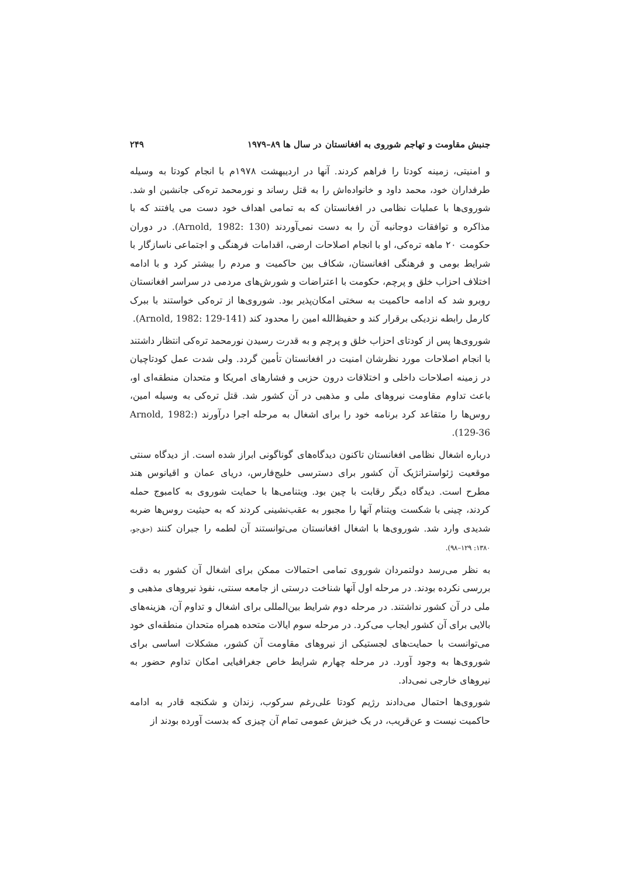جنبش مقاومت و تهاجم شوروی به افغانستان در سال ها ۸۹–۱۹۷۹ ۲۴۹
و امنیتی، زمینه کودتا را فراهم کردند. آنها در اردیبهشت ۱۹۷۸م با انجام کودتا به وسیله طرفداران خود، محمد داود و خانواده‌اش را به قتل رساند و نورمحمد تره‌کی جانشین او شد. شوروی‌ها با عملیات نظامی در افغانستان که به تمامی اهداف خود دست می یافتند که با مذاکره و توافقات دوجانبه آن را به دست نمی‌آوردند (Arnold, 1982: 130). در دوران حکومت ۲۰ ماهه تره‌کی، او با انجام اصلاحات ارضی، اقدامات فرهنگی و اجتماعی ناسازگار با شرایط بومی و فرهنگی افغانستان، شکاف بین حاکمیت و مردم را بیشتر کرد و با ادامه اختلاف احزاب خلق و پرچم، حکومت با اعتراضات و شورش‌های مردمی در سراسر افغانستان روبرو شد که ادامه حاکمیت به سختی امکان‌پذیر بود. شوروی‌ها از تره‌کی خواستند با ببرک کارمل رابطه نزدیکی برقرار کند و حفیظ‌الله امین را محدود کند (Arnold, 1982: 129-141).
شوروی‌ها پس از کودتای احزاب خلق و پرچم و به قدرت رسیدن نورمحمد تره‌کی انتظار داشتند با انجام اصلاحات مورد نظرشان امنیت در افغانستان تأمین گردد. ولی شدت عمل کودتاچیان در زمینه اصلاحات داخلی و اختلافات درون حزبی و فشارهای امریکا و متحدان منطقه‌ای او، باعث تداوم مقاومت نیروهای ملی و مذهبی در آن کشور شد. قتل تره‌کی به وسیله امین، روس‌ها را متقاعد کرد برنامه خود را برای اشغال به مرحله اجرا درآورند (Arnold, 1982: 129-36).
درباره اشغال نظامی افغانستان تاکنون دیدگاه‌های گوناگونی ابراز شده است. از دیدگاه سنتی موقعیت ژئواستراتژیک آن کشور برای دسترسی خلیج‌فارس، دریای عمان و اقیانوس هند مطرح است. دیدگاه دیگر رقابت با چین بود. ویتنامی‌ها با حمایت شوروی به کامبوج حمله کردند، چینی با شکست ویتنام آنها را مجبور به عقب‌نشینی کردند که به حیثیت روس‌ها ضربه شدیدی وارد شد. شوروی‌ها با اشغال افغانستان می‌توانستند آن لطمه را جبران کنند (حق‌جو، ۱۳۸۰: ۱۲۹–۹۸).
به نظر می‌رسد دولتمردان شوروی تمامی احتمالات ممکن برای اشغال آن کشور به دقت بررسی نکرده بودند. در مرحله اول آنها شناخت درستی از جامعه سنتی، نفوذ نیروهای مذهبی و ملی در آن کشور نداشتند. در مرحله دوم شرایط بین‌المللی برای اشغال و تداوم آن، هزینه‌های بالایی برای آن کشور ایجاب می‌کرد. در مرحله سوم ایالات متحده همراه متحدان منطقه‌ای خود می‌توانست با حمایت‌های لجستیکی از نیروهای مقاومت آن کشور، مشکلات اساسی برای شوروی‌ها به وجود آورد. در مرحله چهارم شرایط خاص جغرافیایی امکان تداوم حضور به نیروهای خارجی نمی‌داد.
شوروی‌ها احتمال می‌دادند رژیم کودتا علی‌رغم سرکوب، زندان و شکنجه قادر به ادامه حاکمیت نیست و عن‌قریب، در یک خیزش عمومی تمام آن چیزی که بدست آورده بودند از